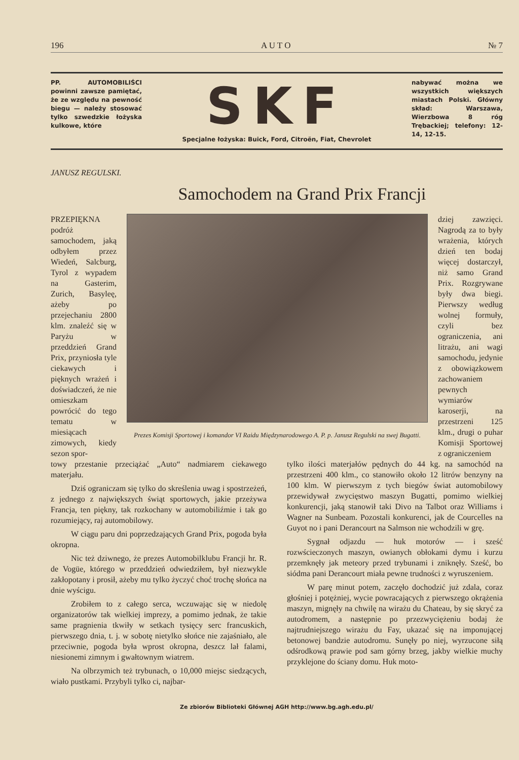196 A U T O № 7
PP. AUTOMOBILIŚCI powinni zawsze pamiętać, że ze względu na pewność biegu — należy stosować tylko szwedzkie łożyska kulkowe, które
SKF
Specjalne łożyska: Buick, Ford, Citroën, Fiat, Chevrolet
nabywać można we wszystkich większych miastach Polski. Główny skład: Warszawa, Wierzbowa 8 róg Trębackiej; telefony: 12-14, 12-15.
JANUSZ REGULSKI.
Samochodem na Grand Prix Francji
PRZEPIĘKNA podróż samochodem, jaką odbyłem przez Wiedeń, Salcburg, Tyrol z wypadem na Gasterim, Zurich, Basyleę, ażeby po przejechaniu 2800 klm. znaleźć się w Paryżu w przeddzień Grand Prix, przyniosła tyle ciekawych i pięknych wrażeń i doświadczeń, że nie omieszkam powrócić do tego tematu w miesiącach zimowych, kiedy sezon spor-
Prezes Komisji Sportowej i komandor VI Raidu Międzynarodowego A. P. p. Janusz Regulski na swej Bugatti.
dziej zawzięci. Nagrodą za to były wrażenia, których dzień ten bodaj więcej dostarczył, niż samo Grand Prix. Rozgrywane były dwa biegi. Pierwszy według wolnej formuły, czyli bez ograniczenia, ani litrażu, ani wagi samochodu, jedynie z obowiązkowem zachowaniem pewnych wymiarów karoserji, na przestrzeni 125 klm., drugi o puhar Komisji Sportowej z ograniczeniem
towy przestanie przeciążać „Auto“ nadmiarem ciekawego materjału.
Dziś ograniczam się tylko do skreślenia uwag i spostrzeżeń, z jednego z największych świąt sportowych, jakie przeżywa Francja, ten piękny, tak rozkochany w automobiliźmie i tak go rozumiejący, raj automobilowy.
W ciągu paru dni poprzedzających Grand Prix, pogoda była okropna.
Nic też dziwnego, że prezes Automobilklubu Francji hr. R. de Vogüe, którego w przeddzień odwiedziłem, był niezwykle zakłopotany i prosił, ażeby mu tylko życzyć choć trochę słońca na dnie wyścigu.
Zrobiłem to z całego serca, wczuwając się w niedolę organizatorów tak wielkiej imprezy, a pomimo jednak, że takie same pragnienia tkwiły w setkach tysięcy serc francuskich, pierwszego dnia, t. j. w sobotę nietylko słońce nie zajaśniało, ale przeciwnie, pogoda była wprost okropna, deszcz lał falami, niesionemi zimnym i gwałtownym wiatrem.
Na olbrzymich też trybunach, o 10,000 miejsc siedzących, wiało pustkami. Przybyli tylko ci, najbar-
tylko ilości materjałów pędnych do 44 kg. na samochód na przestrzeni 400 klm., co stanowiło około 12 litrów benzyny na 100 klm. W pierwszym z tych biegów świat automobilowy przewidywał zwycięstwo maszyn Bugatti, pomimo wielkiej konkurencji, jaką stanowił taki Divo na Talbot oraz Williams i Wagner na Sunbeam. Pozostali konkurenci, jak de Courcelles na Guyot no i pani Derancourt na Salmson nie wchodzili w grę.
Sygnał odjazdu — huk motorów — i sześć rozwścieczonych maszyn, owianych obłokami dymu i kurzu przemknęły jak meteory przed trybunami i zniknęły. Sześć, bo siódma pani Derancourt miała pewne trudności z wyruszeniem.
W parę minut potem, zaczęło dochodzić już zdala, coraz głośniej i potężniej, wycie powracających z pierwszego okrążenia maszyn, mignęły na chwilę na wirażu du Chateau, by się skryć za autodromem, a następnie po przezwyciężeniu bodaj że najtrudniejszego wirażu du Fay, ukazać się na imponującej betonowej bandzie autodromu. Sunęły po niej, wyrzucone siłą odśrodkową prawie pod sam górny brzeg, jakby wielkie muchy przyklejone do ściany domu. Huk moto-
Ze zbiorów Biblioteki Głównej AGH http://www.bg.agh.edu.pl/